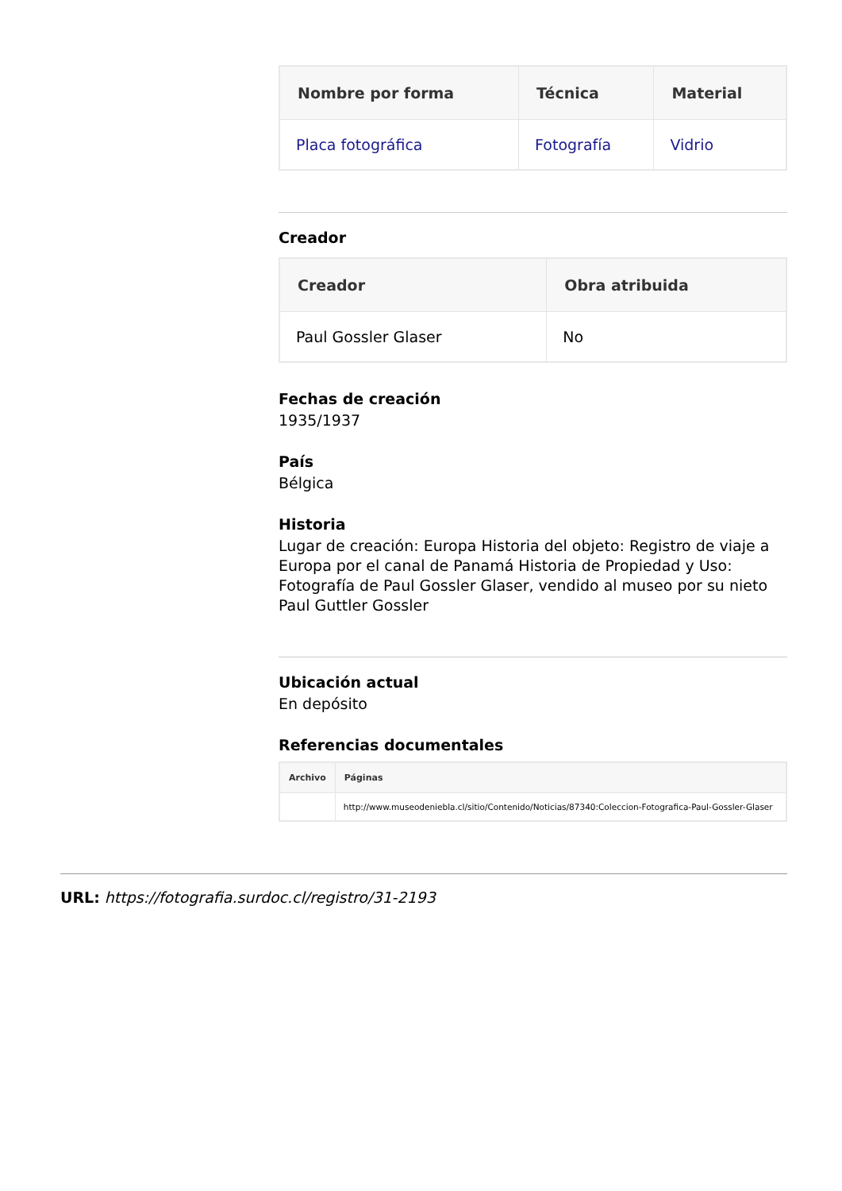| Nombre por forma | Técnica | Material |
| --- | --- | --- |
| Placa fotográfica | Fotografía | Vidrio |
Creador
| Creador | Obra atribuida |
| --- | --- |
| Paul Gossler Glaser | No |
Fechas de creación
1935/1937
País
Bélgica
Historia
Lugar de creación: Europa Historia del objeto: Registro de viaje a Europa por el canal de Panamá Historia de Propiedad y Uso: Fotografía de Paul Gossler Glaser, vendido al museo por su nieto Paul Guttler Gossler
Ubicación actual
En depósito
Referencias documentales
| Archivo | Páginas |
| --- | --- |
| | http://www.museodeniebla.cl/sitio/Contenido/Noticias/87340:Coleccion-Fotografica-Paul-Gossler-Glaser |
URL: https://fotografia.surdoc.cl/registro/31-2193